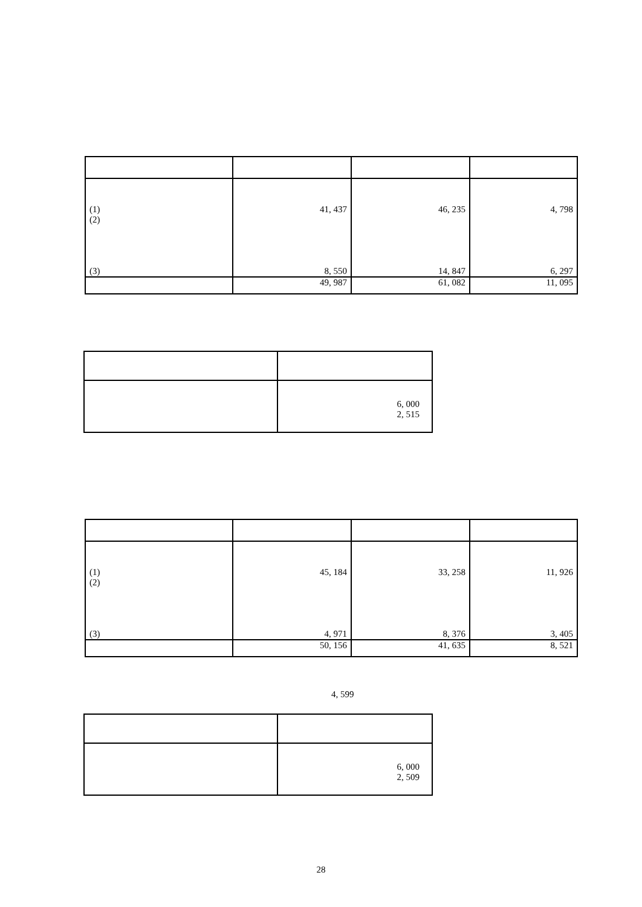| (1) (2) (3) | 41, 437 8, 550 | 46, 235 14, 847 | 4, 798 6, 297 |
| | 49, 987 | 61, 082 | 11, 095 |
| | 6, 000 2, 515 |
| (1) (2) (3) | 45, 184 4, 971 | 33, 258 8, 376 | 11, 926 3, 405 |
| | 50, 156 | 41, 635 | 8, 521 |
4, 599
| | 6, 000 2, 509 |
28